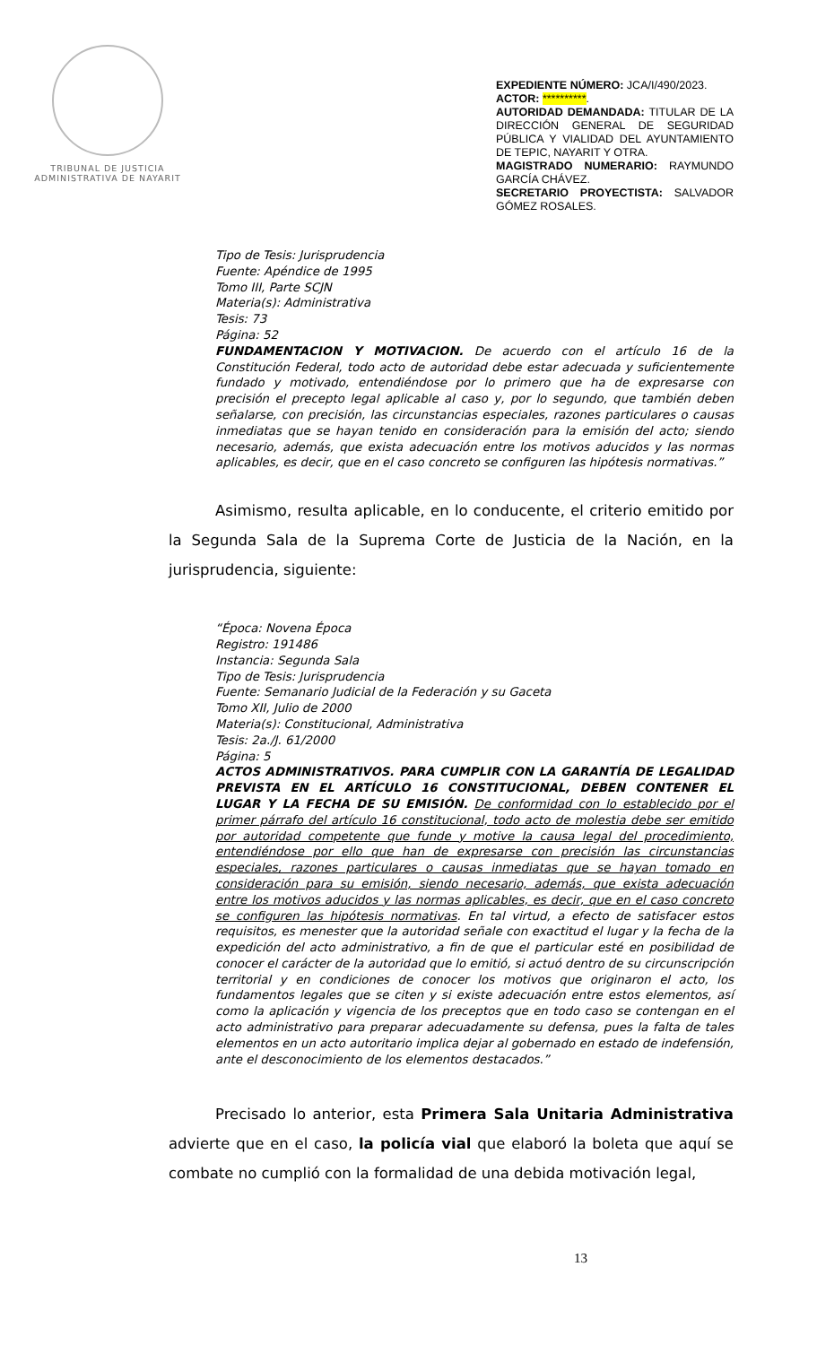TRIBUNAL DE JUSTICIA
ADMINISTRATIVA DE NAYARIT
EXPEDIENTE NÚMERO: JCA/I/490/2023.
ACTOR: **********.
AUTORIDAD DEMANDADA: TITULAR DE LA DIRECCIÓN GENERAL DE SEGURIDAD PÚBLICA Y VIALIDAD DEL AYUNTAMIENTO DE TEPIC, NAYARIT Y OTRA.
MAGISTRADO NUMERARIO: RAYMUNDO GARCÍA CHÁVEZ.
SECRETARIO PROYECTISTA: SALVADOR GÓMEZ ROSALES.
Tipo de Tesis: Jurisprudencia
Fuente: Apéndice de 1995
Tomo III, Parte SCJN
Materia(s): Administrativa
Tesis: 73
Página: 52
FUNDAMENTACION Y MOTIVACION. De acuerdo con el artículo 16 de la Constitución Federal, todo acto de autoridad debe estar adecuada y suficientemente fundado y motivado, entendiéndose por lo primero que ha de expresarse con precisión el precepto legal aplicable al caso y, por lo segundo, que también deben señalarse, con precisión, las circunstancias especiales, razones particulares o causas inmediatas que se hayan tenido en consideración para la emisión del acto; siendo necesario, además, que exista adecuación entre los motivos aducidos y las normas aplicables, es decir, que en el caso concreto se configuren las hipótesis normativas.”
Asimismo, resulta aplicable, en lo conducente, el criterio emitido por la Segunda Sala de la Suprema Corte de Justicia de la Nación, en la jurisprudencia, siguiente:
“Época: Novena Época
Registro: 191486
Instancia: Segunda Sala
Tipo de Tesis: Jurisprudencia
Fuente: Semanario Judicial de la Federación y su Gaceta
Tomo XII, Julio de 2000
Materia(s): Constitucional, Administrativa
Tesis: 2a./J. 61/2000
Página: 5
ACTOS ADMINISTRATIVOS. PARA CUMPLIR CON LA GARANTÍA DE LEGALIDAD PREVISTA EN EL ARTÍCULO 16 CONSTITUCIONAL, DEBEN CONTENER EL LUGAR Y LA FECHA DE SU EMISIÓN. De conformidad con lo establecido por el primer párrafo del artículo 16 constitucional, todo acto de molestia debe ser emitido por autoridad competente que funde y motive la causa legal del procedimiento, entendiéndose por ello que han de expresarse con precisión las circunstancias especiales, razones particulares o causas inmediatas que se hayan tomado en consideración para su emisión, siendo necesario, además, que exista adecuación entre los motivos aducidos y las normas aplicables, es decir, que en el caso concreto se configuren las hipótesis normativas. En tal virtud, a efecto de satisfacer estos requisitos, es menester que la autoridad señale con exactitud el lugar y la fecha de la expedición del acto administrativo, a fin de que el particular esté en posibilidad de conocer el carácter de la autoridad que lo emitió, si actuó dentro de su circunscripción territorial y en condiciones de conocer los motivos que originaron el acto, los fundamentos legales que se citen y si existe adecuación entre estos elementos, así como la aplicación y vigencia de los preceptos que en todo caso se contengan en el acto administrativo para preparar adecuadamente su defensa, pues la falta de tales elementos en un acto autoritario implica dejar al gobernado en estado de indefensión, ante el desconocimiento de los elementos destacados.”
Precisado lo anterior, esta Primera Sala Unitaria Administrativa advierte que en el caso, la policía vial que elaboró la boleta que aquí se combate no cumplió con la formalidad de una debida motivación legal,
13